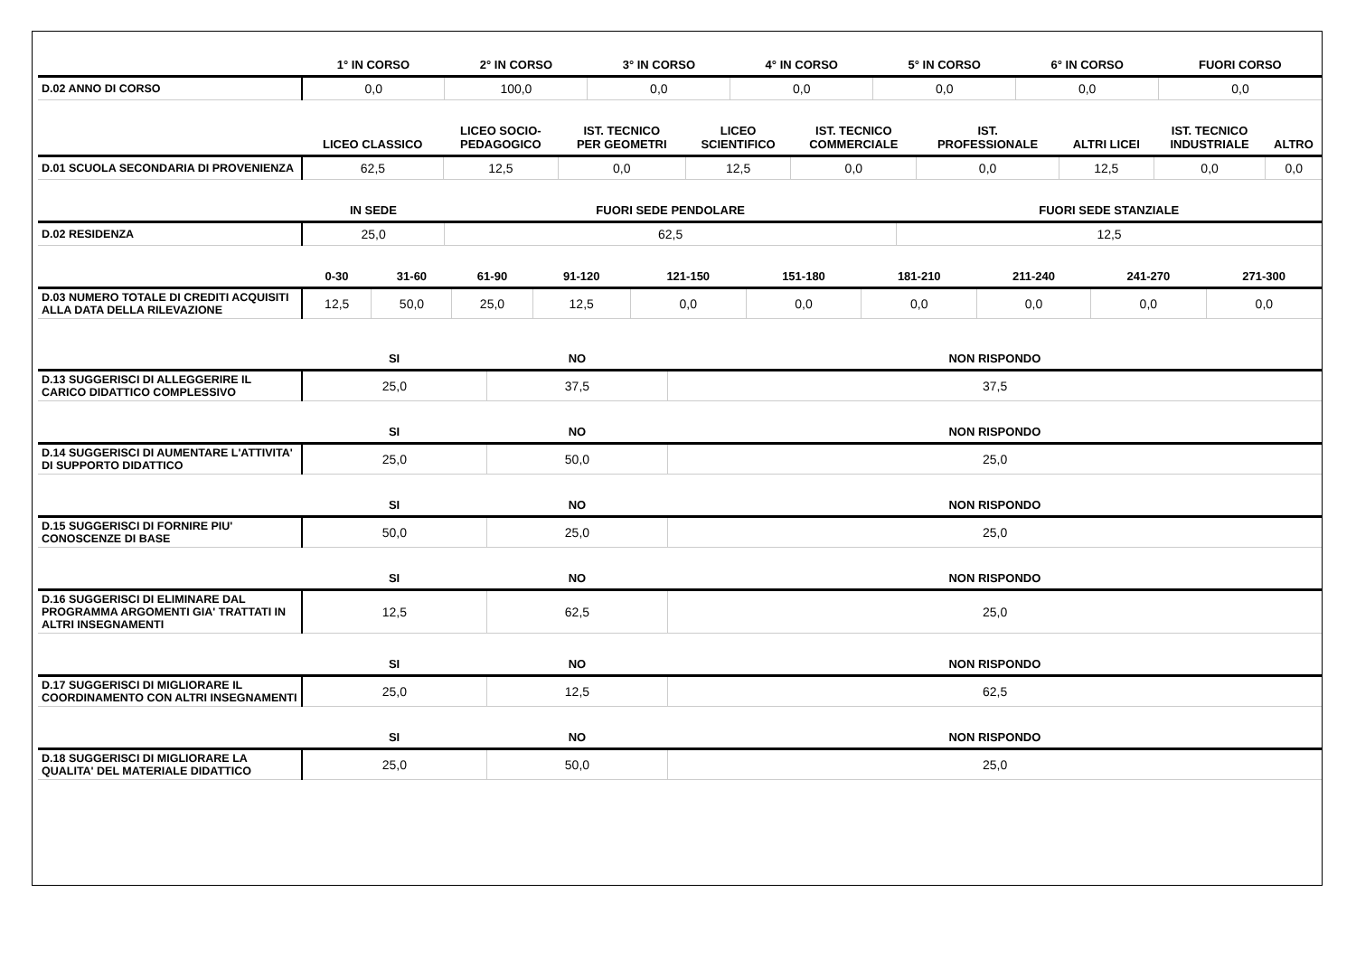| | 1° IN CORSO | 2° IN CORSO | 3° IN CORSO | 4° IN CORSO | 5° IN CORSO | 6° IN CORSO | FUORI CORSO |
| --- | --- | --- | --- | --- | --- | --- | --- |
| D.02 ANNO DI CORSO | 0,0 | 100,0 | 0,0 | 0,0 | 0,0 | 0,0 | 0,0 |
| | LICEO CLASSICO | LICEO SOCIO- PEDAGOGICO | IST. TECNICO PER GEOMETRI | LICEO SCIENTIFICO | IST. TECNICO COMMERCIALE | IST. PROFESSIONALE | ALTRI LICEI | IST. TECNICO INDUSTRIALE | ALTRO |
| --- | --- | --- | --- | --- | --- | --- | --- | --- | --- |
| D.01 SCUOLA SECONDARIA DI PROVENIENZA | 62,5 | 12,5 | 0,0 | 12,5 | 0,0 | 0,0 | 12,5 | 0,0 | 0,0 |
| | IN SEDE | FUORI SEDE PENDOLARE | FUORI SEDE STANZIALE |
| --- | --- | --- | --- |
| D.02 RESIDENZA | 25,0 | 62,5 | 12,5 |
| | 0-30 | 31-60 | 61-90 | 91-120 | 121-150 | 151-180 | 181-210 | 211-240 | 241-270 | 271-300 |
| --- | --- | --- | --- | --- | --- | --- | --- | --- | --- | --- |
| D.03 NUMERO TOTALE DI CREDITI ACQUISITI ALLA DATA DELLA RILEVAZIONE | 12,5 | 50,0 | 25,0 | 12,5 | 0,0 | 0,0 | 0,0 | 0,0 | 0,0 | 0,0 |
| | SI | NO | NON RISPONDO |
| --- | --- | --- | --- |
| D.13 SUGGERISCI DI ALLEGGERIRE IL CARICO DIDATTICO COMPLESSIVO | 25,0 | 37,5 | 37,5 |
| | SI | NO | NON RISPONDO |
| --- | --- | --- | --- |
| D.14 SUGGERISCI DI AUMENTARE L'ATTIVITA' DI SUPPORTO DIDATTICO | 25,0 | 50,0 | 25,0 |
| | SI | NO | NON RISPONDO |
| --- | --- | --- | --- |
| D.15 SUGGERISCI DI FORNIRE PIU' CONOSCENZE DI BASE | 50,0 | 25,0 | 25,0 |
| | SI | NO | NON RISPONDO |
| --- | --- | --- | --- |
| D.16 SUGGERISCI DI ELIMINARE DAL PROGRAMMA ARGOMENTI GIA' TRATTATI IN ALTRI INSEGNAMENTI | 12,5 | 62,5 | 25,0 |
| | SI | NO | NON RISPONDO |
| --- | --- | --- | --- |
| D.17 SUGGERISCI DI MIGLIORARE IL COORDINAMENTO CON ALTRI INSEGNAMENTI | 25,0 | 12,5 | 62,5 |
| | SI | NO | NON RISPONDO |
| --- | --- | --- | --- |
| D.18 SUGGERISCI DI MIGLIORARE LA QUALITA' DEL MATERIALE DIDATTICO | 25,0 | 50,0 | 25,0 |